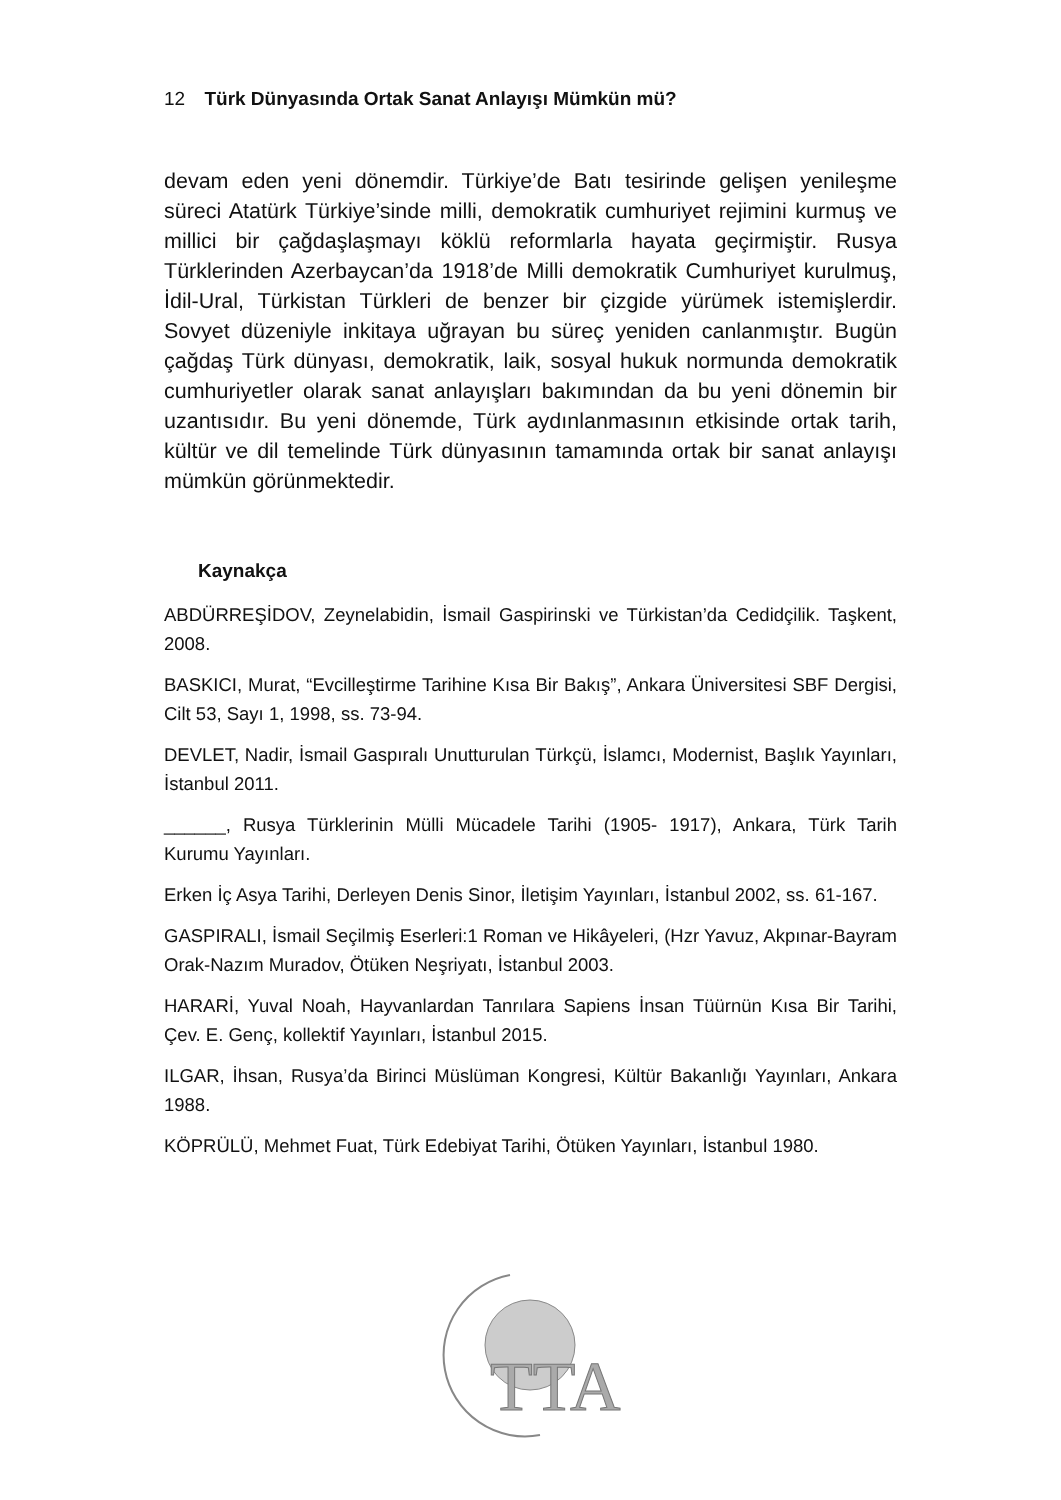12 Türk Dünyasında Ortak Sanat Anlayışı Mümkün mü?
devam eden yeni dönemdir. Türkiye’de Batı tesirinde gelişen yenileşme süreci Atatürk Türkiye’sinde milli, demokratik cumhuriyet rejimini kurmuş ve millici bir çağdaşlaşmayı köklü reformlarla hayata geçirmiştir. Rusya Türklerinden Azerbaycan’da 1918’de Milli demokratik Cumhuriyet kurulmuş, İdil-Ural, Türkistan Türkleri de benzer bir çizgide yürümek istemişlerdir. Sovyet düzeniyle inkitaya uğrayan bu süreç yeniden canlanmıştır. Bugün çağdaş Türk dünyası, demokratik, laik, sosyal hukuk normunda demokratik cumhuriyetler olarak sanat anlayışları bakımından da bu yeni dönemin bir uzantısıdır. Bu yeni dönemde, Türk aydınlanmasının etkisinde ortak tarih, kültür ve dil temelinde Türk dünyasının tamamında ortak bir sanat anlayışı mümkün görünmektedir.
Kaynakça
ABDÜRREŞİDOV, Zeynelabidin, İsmail Gaspirinski ve Türkistan’da Cedidçilik. Taşkent, 2008.
BASKICI, Murat, “Evcilleştirme Tarihine Kısa Bir Bakış”, Ankara Üniversitesi SBF Dergisi, Cilt 53, Sayı 1, 1998, ss. 73-94.
DEVLET, Nadir, İsmail Gaspıralı Unutturulan Türkçü, İslamcı, Modernist, Başlık Yayınları, İstanbul 2011.
______, Rusya Türklerinin Mülli Mücadele Tarihi (1905- 1917), Ankara, Türk Tarih Kurumu Yayınları.
Erken İç Asya Tarihi, Derleyen Denis Sinor, İletişim Yayınları, İstanbul 2002, ss. 61-167.
GASPIRALI, İsmail Seçilmiş Eserleri:1 Roman ve Hikâyeleri, (Hzr Yavuz, Akpınar-Bayram Orak-Nazım Muradov, Ötüken Neşriyatı, İstanbul 2003.
HARARİ, Yuval Noah, Hayvanlardan Tanrılara Sapiens İnsan Tüürnün Kısa Bir Tarihi, Çev. E. Genç, kollektif Yayınları, İstanbul 2015.
ILGAR, İhsan, Rusya’da Birinci Müslüman Kongresi, Kültür Bakanlığı Yayınları, Ankara 1988.
KÖPRÜLÜ, Mehmet Fuat, Türk Edebiyat Tarihi, Ötüken Yayınları, İstanbul 1980.
TTA